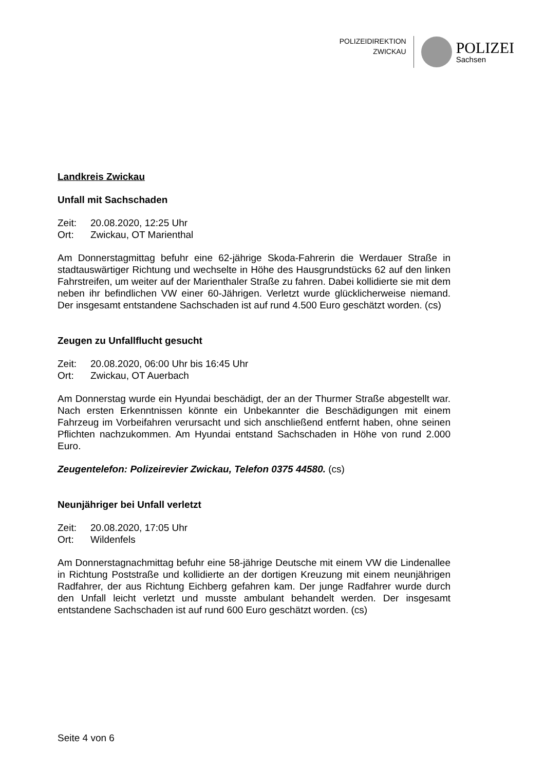POLIZEIDIREKTION
ZWICKAU
POLIZEI
Sachsen
Landkreis Zwickau
Unfall mit Sachschaden
Zeit: 20.08.2020, 12:25 Uhr
Ort: Zwickau, OT Marienthal
Am Donnerstagmittag befuhr eine 62-jährige Skoda-Fahrerin die Werdauer Straße in stadtauswärtiger Richtung und wechselte in Höhe des Hausgrundstücks 62 auf den linken Fahrstreifen, um weiter auf der Marienthaler Straße zu fahren. Dabei kollidierte sie mit dem neben ihr befindlichen VW einer 60-Jährigen. Verletzt wurde glücklicherweise niemand. Der insgesamt entstandene Sachschaden ist auf rund 4.500 Euro geschätzt worden. (cs)
Zeugen zu Unfallflucht gesucht
Zeit: 20.08.2020, 06:00 Uhr bis 16:45 Uhr
Ort: Zwickau, OT Auerbach
Am Donnerstag wurde ein Hyundai beschädigt, der an der Thurmer Straße abgestellt war. Nach ersten Erkenntnissen könnte ein Unbekannter die Beschädigungen mit einem Fahrzeug im Vorbeifahren verursacht und sich anschließend entfernt haben, ohne seinen Pflichten nachzukommen. Am Hyundai entstand Sachschaden in Höhe von rund 2.000 Euro.
Zeugentelefon: Polizeirevier Zwickau, Telefon 0375 44580. (cs)
Neunjähriger bei Unfall verletzt
Zeit: 20.08.2020, 17:05 Uhr
Ort: Wildenfels
Am Donnerstagnachmittag befuhr eine 58-jährige Deutsche mit einem VW die Lindenallee in Richtung Poststraße und kollidierte an der dortigen Kreuzung mit einem neunjährigen Radfahrer, der aus Richtung Eichberg gefahren kam. Der junge Radfahrer wurde durch den Unfall leicht verletzt und musste ambulant behandelt werden. Der insgesamt entstandene Sachschaden ist auf rund 600 Euro geschätzt worden. (cs)
Seite 4 von 6